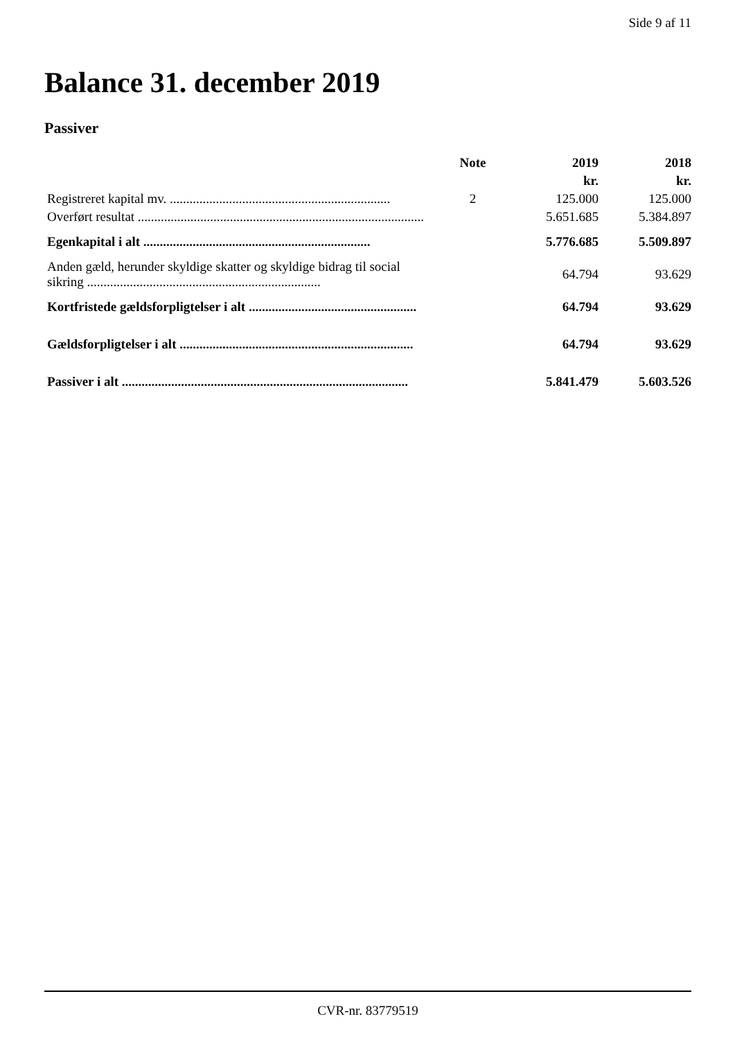Side 9 af 11
Balance 31. december 2019
Passiver
| | Note | 2019 | 2018 |
| --- | --- | --- | --- |
| | | kr. | kr. |
| Registreret kapital mv. ................................................................... | 2 | 125.000 | 125.000 |
| Overført resultat ....................................................................................... | | 5.651.685 | 5.384.897 |
| Egenkapital i alt ..................................................................... | | 5.776.685 | 5.509.897 |
| Anden gæld, herunder skyldige skatter og skyldige bidrag til social sikring ....................................................................... | | 64.794 | 93.629 |
| Kortfristede gældsforpligtelser i alt ................................................... | | 64.794 | 93.629 |
| Gældsforpligtelser i alt ....................................................................... | | 64.794 | 93.629 |
| Passiver i alt ....................................................................................... | | 5.841.479 | 5.603.526 |
CVR-nr. 83779519